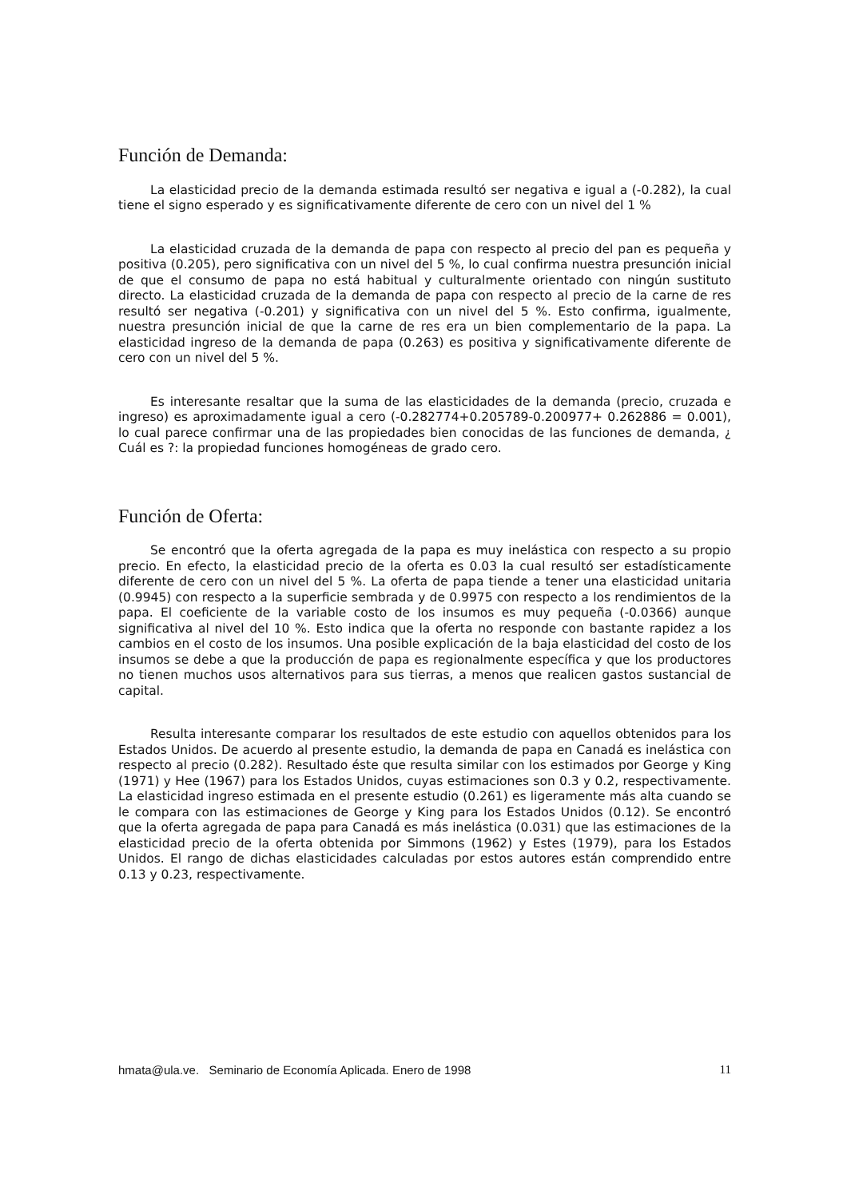Función de Demanda:
La elasticidad precio de la demanda estimada resultó ser negativa e igual a (-0.282), la cual tiene el signo esperado y es significativamente diferente de cero con un nivel del 1 %
La elasticidad cruzada de la demanda de papa con respecto al precio del pan es pequeña y positiva (0.205), pero significativa con un nivel del 5 %, lo cual confirma nuestra presunción inicial de que el consumo de papa no está habitual y culturalmente orientado con ningún sustituto directo. La elasticidad cruzada de la demanda de papa con respecto al precio de la carne de res resultó ser negativa (-0.201) y significativa con un nivel del 5 %. Esto confirma, igualmente, nuestra presunción inicial de que la carne de res era un bien complementario de la papa. La elasticidad ingreso de la demanda de papa (0.263) es positiva y significativamente diferente de cero con un nivel del 5 %.
Es interesante resaltar que la suma de las elasticidades de la demanda (precio, cruzada e ingreso) es aproximadamente igual a cero (-0.282774+0.205789-0.200977+ 0.262886 = 0.001), lo cual parece confirmar una de las propiedades bien conocidas de las funciones de demanda, ¿ Cuál es ?: la propiedad funciones homogéneas de grado cero.
Función de Oferta:
Se encontró que la oferta agregada de la papa es muy inelástica con respecto a su propio precio. En efecto, la elasticidad precio de la oferta es 0.03 la cual resultó ser estadísticamente diferente de cero con un nivel del 5 %. La oferta de papa tiende a tener una elasticidad unitaria (0.9945) con respecto a la superficie sembrada y de 0.9975 con respecto a los rendimientos de la papa. El coeficiente de la variable costo de los insumos es muy pequeña (-0.0366) aunque significativa al nivel del 10 %. Esto indica que la oferta no responde con bastante rapidez a los cambios en el costo de los insumos. Una posible explicación de la baja elasticidad del costo de los insumos se debe a que la producción de papa es regionalmente específica y que los productores no tienen muchos usos alternativos para sus tierras, a menos que realicen gastos sustancial de capital.
Resulta interesante comparar los resultados de este estudio con aquellos obtenidos para los Estados Unidos. De acuerdo al presente estudio, la demanda de papa en Canadá es inelástica con respecto al precio (0.282). Resultado éste que resulta similar con los estimados por George y King (1971) y Hee (1967) para los Estados Unidos, cuyas estimaciones son 0.3 y 0.2, respectivamente. La elasticidad ingreso estimada en el presente estudio (0.261) es ligeramente más alta cuando se le compara con las estimaciones de George y King para los Estados Unidos (0.12). Se encontró que la oferta agregada de papa para Canadá es más inelástica (0.031) que las estimaciones de la elasticidad precio de la oferta obtenida por Simmons (1962) y Estes (1979), para los Estados Unidos. El rango de dichas elasticidades calculadas por estos autores están comprendido entre 0.13 y 0.23, respectivamente.
hmata@ula.ve. Seminario de Economía Aplicada. Enero de 1998 11